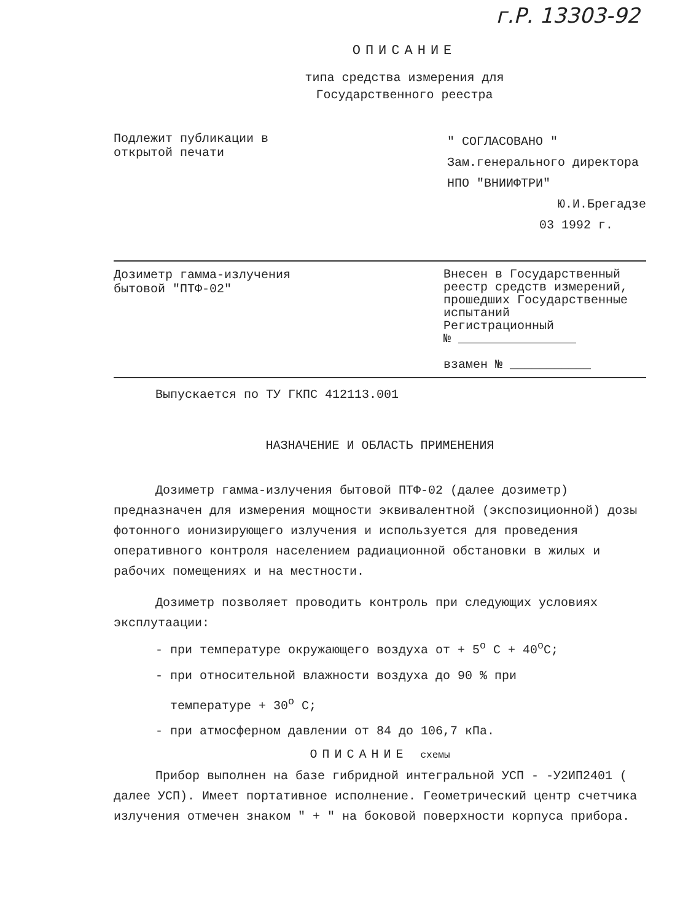г.Р. 13303-92
ОПИСАНИЕ
типа средства измерения для
Государственного реестра
Подлежит публикации в
открытой печати
" СОГЛАСОВАНО "
Зам.генерального директора
НПО "ВНИИФТРИ"
Ю.И.Брегадзе
03 1992 г.
Дозиметр гамма-излучения
бытовой "ПТФ-02"
Внесен в Государственный реестр средств измерений, прошедших Государственные испытаний
Регистрационный
№ ________________
взамен № ___________
Выпускается по ТУ ГКПС 412113.001
НАЗНАЧЕНИЕ И ОБЛАСТЬ ПРИМЕНЕНИЯ
Дозиметр гамма-излучения бытовой ПТФ-02 (далее дозиметр) предназначен для измерения мощности эквивалентной (экспозиционной) дозы фотонного ионизирующего излучения и используется для проведения оперативного контроля населением радиационной обстановки в жилых и рабочих помещениях и на местности.
Дозиметр позволяет проводить контроль при следующих условиях эксплутаации:
- при температуре окружающего воздуха от + 5<sup>о</sup> С + 40<sup>о</sup>С;
- при относительной влажности воздуха до 90 % при
температуре + 30<sup>о</sup> С;
- при атмосферном давлении от 84 до 106,7 кПа.
ОПИСАНИЕ схемы
Прибор выполнен на базе гибридной интегральной УСП - -У2ИП2401 ( далее УСП). Имеет портативное исполнение. Геометрический центр счетчика излучения отмечен знаком " + " на боковой поверхности корпуса прибора.